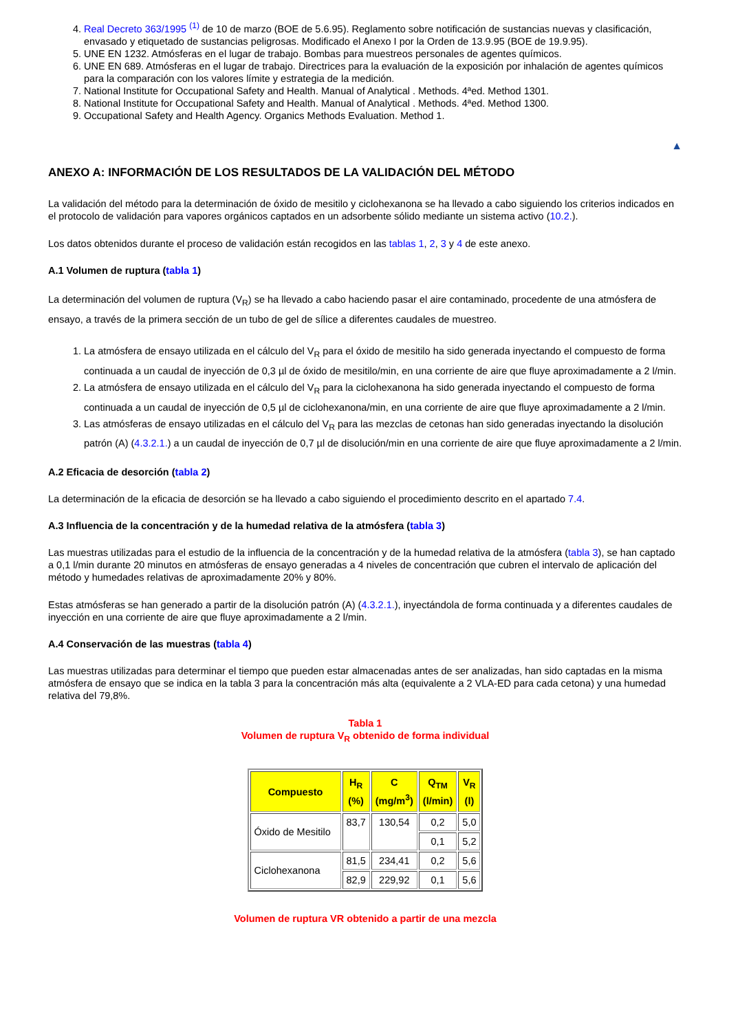4. Real Decreto 363/1995 <sup>(1)</sup> de 10 de marzo (BOE de 5.6.95). Reglamento sobre notificación de sustancias nuevas y clasificación, envasado y etiquetado de sustancias peligrosas. Modificado el Anexo I por la Orden de 13.9.95 (BOE de 19.9.95).
5. UNE EN 1232. Atmósferas en el lugar de trabajo. Bombas para muestreos personales de agentes químicos.
6. UNE EN 689. Atmósferas en el lugar de trabajo. Directrices para la evaluación de la exposición por inhalación de agentes químicos para la comparación con los valores límite y estrategia de la medición.
7. National Institute for Occupational Safety and Health. Manual of Analytical . Methods. 4ªed. Method 1301.
8. National Institute for Occupational Safety and Health. Manual of Analytical . Methods. 4ªed. Method 1300.
9. Occupational Safety and Health Agency. Organics Methods Evaluation. Method 1.
▲
ANEXO A: INFORMACIÓN DE LOS RESULTADOS DE LA VALIDACIÓN DEL MÉTODO
La validación del método para la determinación de óxido de mesitilo y ciclohexanona se ha llevado a cabo siguiendo los criterios indicados en el protocolo de validación para vapores orgánicos captados en un adsorbente sólido mediante un sistema activo (10.2.).
Los datos obtenidos durante el proceso de validación están recogidos en las tablas 1, 2, 3 y 4 de este anexo.
A.1 Volumen de ruptura (tabla 1)
La determinación del volumen de ruptura (V<sub>R</sub>) se ha llevado a cabo haciendo pasar el aire contaminado, procedente de una atmósfera de ensayo, a través de la primera sección de un tubo de gel de sílice a diferentes caudales de muestreo.
1. La atmósfera de ensayo utilizada en el cálculo del V<sub>R</sub> para el óxido de mesitilo ha sido generada inyectando el compuesto de forma continuada a un caudal de inyección de 0,3 µl de óxido de mesitilo/min, en una corriente de aire que fluye aproximadamente a 2 l/min.
2. La atmósfera de ensayo utilizada en el cálculo del V<sub>R</sub> para la ciclohexanona ha sido generada inyectando el compuesto de forma continuada a un caudal de inyección de 0,5 µl de ciclohexanona/min, en una corriente de aire que fluye aproximadamente a 2 l/min.
3. Las atmósferas de ensayo utilizadas en el cálculo del V<sub>R</sub> para las mezclas de cetonas han sido generadas inyectando la disolución patrón (A) (4.3.2.1.) a un caudal de inyección de 0,7 µl de disolución/min en una corriente de aire que fluye aproximadamente a 2 l/min.
A.2 Eficacia de desorción (tabla 2)
La determinación de la eficacia de desorción se ha llevado a cabo siguiendo el procedimiento descrito en el apartado 7.4.
A.3 Influencia de la concentración y de la humedad relativa de la atmósfera (tabla 3)
Las muestras utilizadas para el estudio de la influencia de la concentración y de la humedad relativa de la atmósfera (tabla 3), se han captado a 0,1 l/min durante 20 minutos en atmósferas de ensayo generadas a 4 niveles de concentración que cubren el intervalo de aplicación del método y humedades relativas de aproximadamente 20% y 80%.
Estas atmósferas se han generado a partir de la disolución patrón (A) (4.3.2.1.), inyectándola de forma continuada y a diferentes caudales de inyección en una corriente de aire que fluye aproximadamente a 2 l/min.
A.4 Conservación de las muestras (tabla 4)
Las muestras utilizadas para determinar el tiempo que pueden estar almacenadas antes de ser analizadas, han sido captadas en la misma atmósfera de ensayo que se indica en la tabla 3 para la concentración más alta (equivalente a 2 VLA-ED para cada cetona) y una humedad relativa del 79,8%.
Tabla 1
Volumen de ruptura V<sub>R</sub> obtenido de forma individual
| Compuesto | H<sub>R</sub> (%) | C (mg/m<sup>3</sup>) | Q<sub>TM</sub> (l/min) | V<sub>R</sub> (l) |
| --- | --- | --- | --- | --- |
| Óxido de Mesitilo | 83,7 | 130,54 | 0,2 | 5,0 |
| | | | 0,1 | 5,2 |
| Ciclohexanona | 81,5 | 234,41 | 0,2 | 5,6 |
| | 82,9 | 229,92 | 0,1 | 5,6 |
Volumen de ruptura VR obtenido a partir de una mezcla